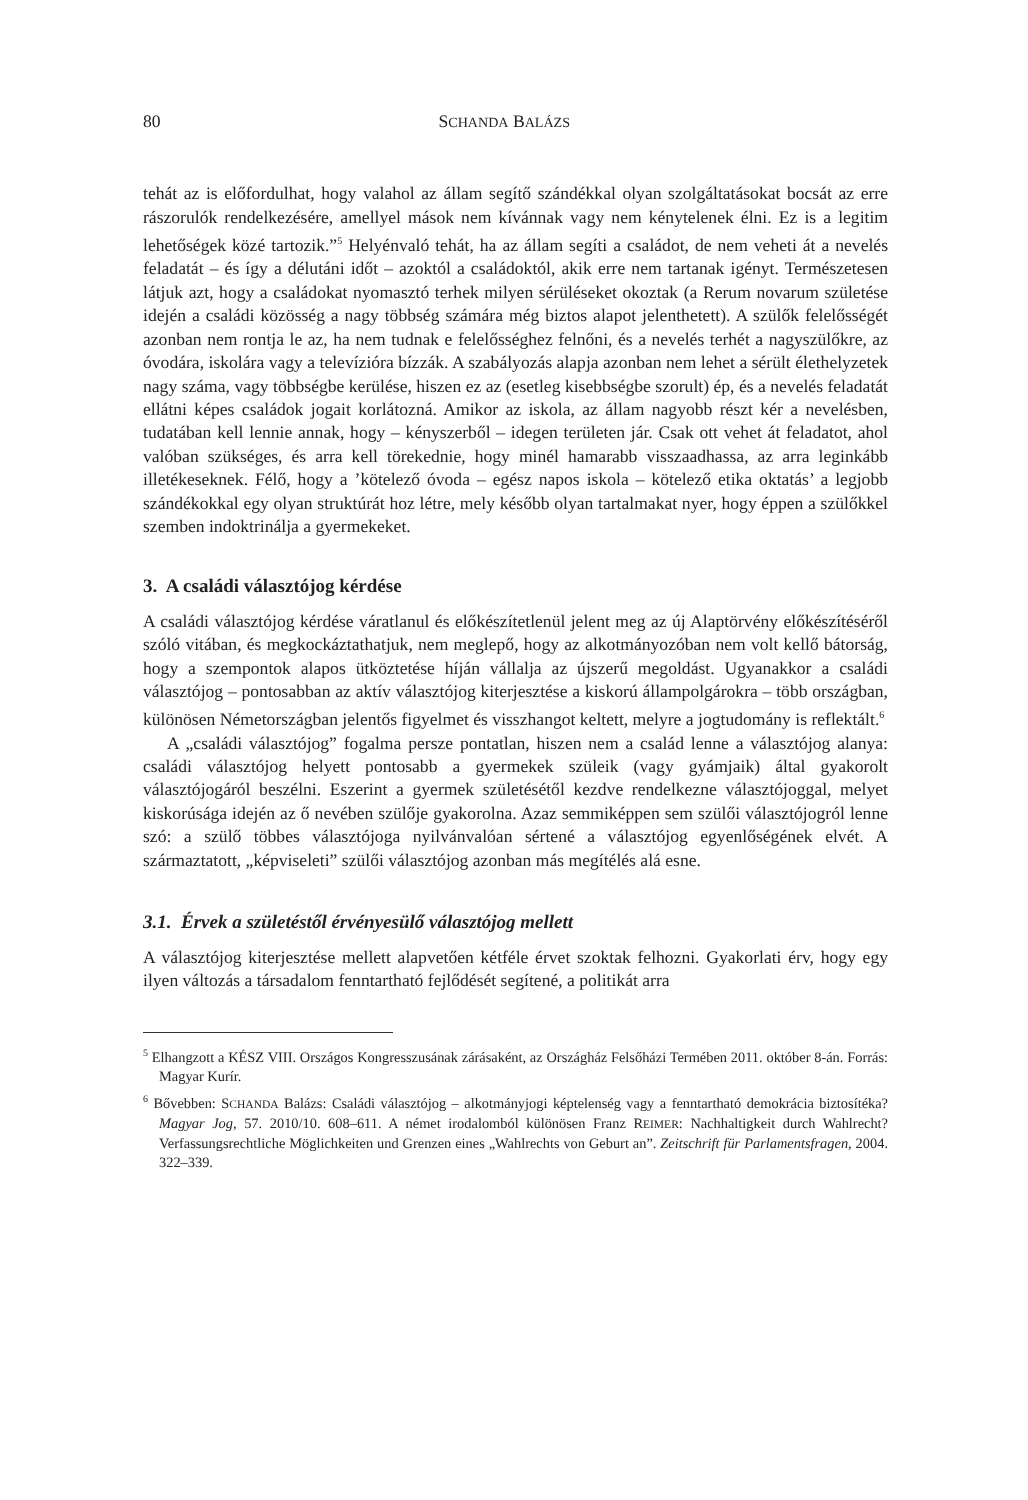80 SCHANDA BALÁZS
tehát az is előfordulhat, hogy valahol az állam segítő szándékkal olyan szolgáltatásokat bocsát az erre rászorulók rendelkezésére, amellyel mások nem kívánnak vagy nem kénytelenek élni. Ez is a legitim lehetőségek közé tartozik.”<sup>5</sup> Helyénvaló tehát, ha az állam segíti a családot, de nem veheti át a nevelés feladatát – és így a délutáni időt – azoktól a családoktól, akik erre nem tartanak igényt. Természetesen látjuk azt, hogy a családokat nyomasztó terhek milyen sérüléseket okoztak (a Rerum novarum születése idején a családi közösség a nagy többség számára még biztos alapot jelenthetett). A szülők felelősségét azonban nem rontja le az, ha nem tudnak e felelősséghez felnőni, és a nevelés terhét a nagyszülőkre, az óvodára, iskolára vagy a televízióra bízzák. A szabályozás alapja azonban nem lehet a sérült élethelyzetek nagy száma, vagy többségbe kerülése, hiszen ez az (esetleg kisebbségbe szorult) ép, és a nevelés feladatát ellátni képes családok jogait korlátozná. Amikor az iskola, az állam nagyobb részt kér a nevelésben, tudatában kell lennie annak, hogy – kényszerből – idegen területen jár. Csak ott vehet át feladatot, ahol valóban szükséges, és arra kell törekednie, hogy minél hamarabb visszaadhassa, az arra leginkább illetékeseknek. Félő, hogy a ’kötelező óvoda – egész napos iskola – kötelező etika oktatás’ a legjobb szándékokkal egy olyan struktúrát hoz létre, mely később olyan tartalmakat nyer, hogy éppen a szülőkkel szemben indoktrinálja a gyermekeket.
3. A családi választójog kérdése
A családi választójog kérdése váratlanul és előkészítetlenül jelent meg az új Alaptörvény előkészítéséről szóló vitában, és megkockáztathatjuk, nem meglepő, hogy az alkotmányozóban nem volt kellő bátorság, hogy a szempontok alapos ütköztetése híján vállalja az újszerű megoldást. Ugyanakkor a családi választójog – pontosabban az aktív választójog kiterjesztése a kiskorú állampolgárokra – több országban, különösen Németországban jelentős figyelmet és visszhangot keltett, melyre a jogtudomány is reflektált.<sup>6</sup>
A „családi választójog” fogalma persze pontatlan, hiszen nem a család lenne a választójog alanya: családi választójog helyett pontosabb a gyermekek szüleik (vagy gyámjaik) által gyakorolt választójogáról beszélni. Eszerint a gyermek születésétől kezdve rendelkezne választójoggal, melyet kiskorúsága idején az ő nevében szülője gyakorolna. Azaz semmiképpen sem szülői választójogról lenne szó: a szülő többes választójoga nyilvánvalóan sértené a választójog egyenlőségének elvét. A származtatott, „képviseleti” szülői választójog azonban más megítélés alá esne.
3.1. Érvek a születéstől érvényesülő választójog mellett
A választójog kiterjesztése mellett alapvetően kétféle érvet szoktak felhozni. Gyakorlati érv, hogy egy ilyen változás a társadalom fenntartható fejlődését segítené, a politikát arra
<sup>5</sup> Elhangzott a KÉSZ VIII. Országos Kongresszusának zárásaként, az Országház Felsőházi Termében 2011. október 8-án. Forrás: Magyar Kurír.
<sup>6</sup> Bővebben: SCHANDA Balázs: Családi választójog – alkotmányjogi képtelenség vagy a fenntartható demokrácia biztosítéka? Magyar Jog, 57. 2010/10. 608–611. A német irodalomból különösen Franz REIMER: Nachhaltigkeit durch Wahlrecht? Verfassungsrechtliche Möglichkeiten und Grenzen eines „Wahlrechts von Geburt an”. Zeitschrift für Parlamentsfragen, 2004. 322–339.